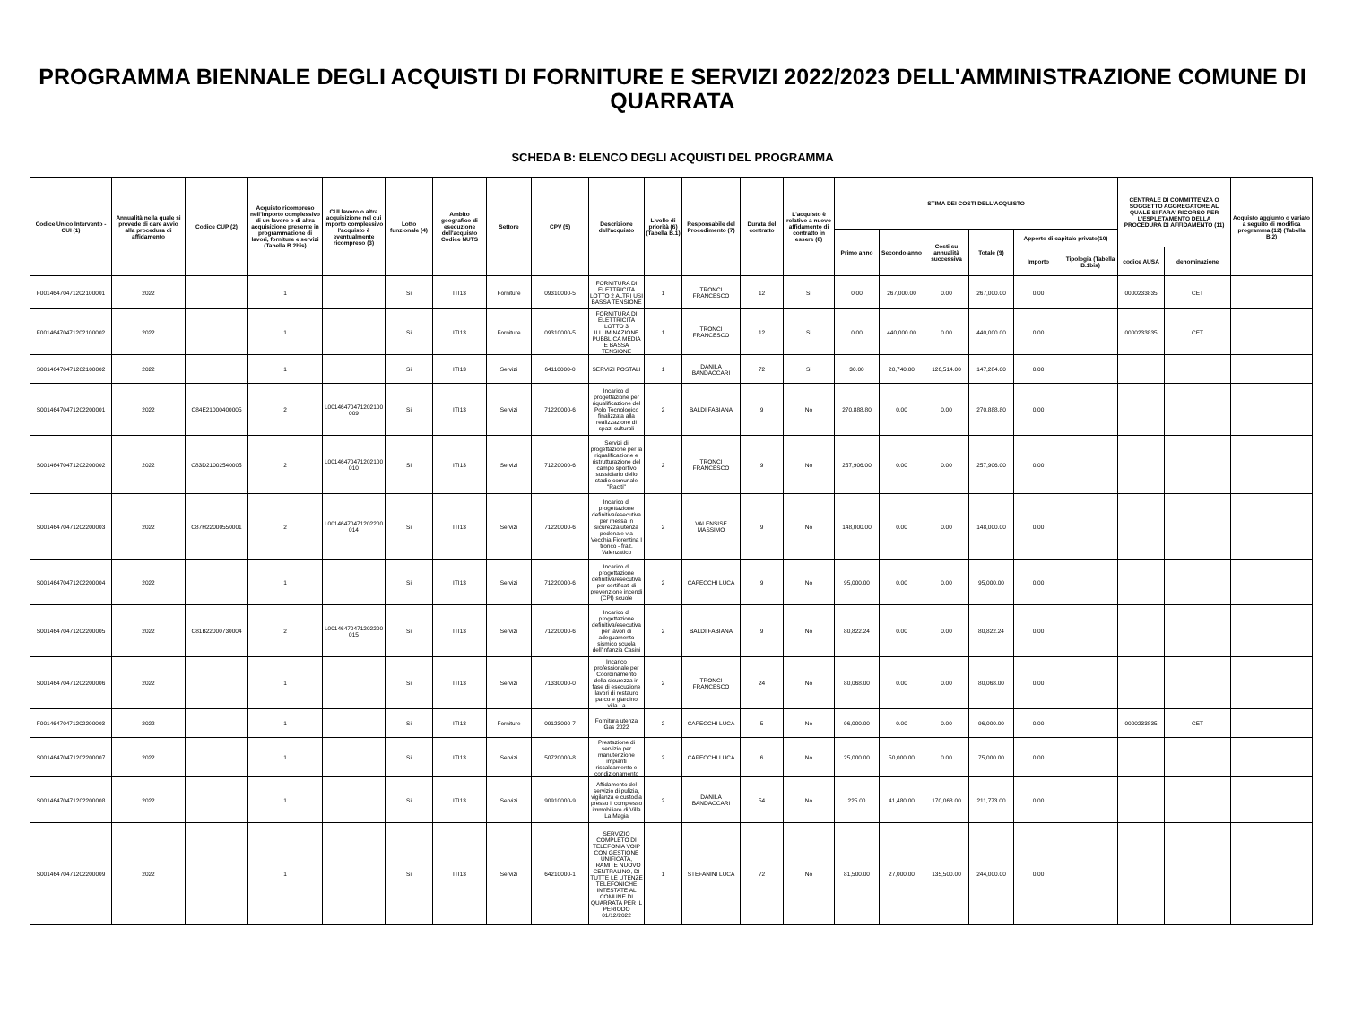PROGRAMMA BIENNALE DEGLI ACQUISTI DI FORNITURE E SERVIZI 2022/2023 DELL'AMMINISTRAZIONE COMUNE DI QUARRATA
SCHEDA B: ELENCO DEGLI ACQUISTI DEL PROGRAMMA
| Codice Unico Intervento - CUI (1) | Annualità nella quale si prevede di dare avvio alla procedura di affidamento | Codice CUP (2) | Acquisto ricompreso nell'importo complessivo di un lavoro o di altra acquisizione presente in programmazione di lavori, forniture e servizi (Tabella B.2bis) | CUI lavoro o altra acquisizione nel cui importo complessivo l'acquisto è eventualmente ricompreso (3) | Lotto funzionale (4) | Ambito geografico di esecuzione dell'acquisto Codice NUTS | Settore | CPV (5) | Descrizione dell'acquisto | Livello di priorità (6) (Tabella B.1) | Responsabile del Procedimento (7) | Durata del contratto | L'acquisto è relativo a nuovo affidamento di contratto in essere (8) | STIMA DEI COSTI DELL'ACQUISTO | | | | | | CENTRALE DI COMMITTENZA O SOGGETTO AGGREGATORE AL QUALE SI FARA' RICORSO PER L'ESPLETAMENTO DELLA PROCEDURA DI AFFIDAMENTO (11) | | Acquisto aggiunto o variato a seguito di modifica programma (12) (Tabella B.2) |
| --- | --- | --- | --- | --- | --- | --- | --- | --- | --- | --- | --- | --- | --- | --- | --- | --- | --- | --- | --- | --- | --- | --- |
| | | | | | | | | | | | | | | Primo anno | Secondo anno | Costi su annualità successiva | Totale (9) | Apporto di capitale privato(10) | | | | |
| | | | | | | | | | | | | | | | | | | Importo | Tipologia (Tabella B.1bis) | codice AUSA | denominazione | |
| F00146470471202100001 | 2022 | | 1 | | Si | ITI13 | Forniture | 09310000-5 | FORNITURA DI ELETTRICITA LOTTO 2 ALTRI USI BASSA TENSIONE | 1 | TRONCI FRANCESCO | 12 | Si | 0.00 | 267,000.00 | 0.00 | 267,000.00 | 0.00 | | 0000233835 | CET | |
| F00146470471202100002 | 2022 | | 1 | | Si | ITI13 | Forniture | 09310000-5 | FORNITURA DI ELETTRICITA LOTTO 3 ILLUMINAZIONE PUBBLICA MEDIA E BASSA TENSIONE | 1 | TRONCI FRANCESCO | 12 | Si | 0.00 | 440,000.00 | 0.00 | 440,000.00 | 0.00 | | 0000233835 | CET | |
| S00146470471202100002 | 2022 | | 1 | | Si | ITI13 | Servizi | 64110000-0 | SERVIZI POSTALI | 1 | DANILA BANDACCARI | 72 | Si | 30.00 | 20,740.00 | 126,514.00 | 147,284.00 | 0.00 | | | | |
| S00146470471202200001 | 2022 | C84E21000400005 | 2 | L00146470471202100009 | Si | ITI13 | Servizi | 71220000-6 | Incarico di progettazione per riqualificazione del Polo Tecnologico finalizzata alla realizzazione di spazi culturali | 2 | BALDI FABIANA | 9 | No | 270,888.80 | 0.00 | 0.00 | 270,888.80 | 0.00 | | | | |
| S00146470471202200002 | 2022 | C83D21002540005 | 2 | L00146470471202100010 | Si | ITI13 | Servizi | 71220000-6 | Servizi di progettazione per la riqualificazione e ristrutturazione del campo sportivo sussidiario dello stadio comunale "Raciti" | 2 | TRONCI FRANCESCO | 9 | No | 257,906.00 | 0.00 | 0.00 | 257,906.00 | 0.00 | | | | |
| S00146470471202200003 | 2022 | C87H22000550001 | 2 | L00146470471202200014 | Si | ITI13 | Servizi | 71220000-6 | Incarico di progettazione definitiva/esecutiva per messa in sicurezza utenza pedonale via Vecchia Fiorentina I tronco - fraz. Valenzatico | 2 | VALENSISE MASSIMO | 9 | No | 148,000.00 | 0.00 | 0.00 | 148,000.00 | 0.00 | | | | |
| S00146470471202200004 | 2022 | | 1 | | Si | ITI13 | Servizi | 71220000-6 | Incarico di progettazione definitiva/esecutiva per certificati di prevenzione incendi (CPI) scuole | 2 | CAPECCHI LUCA | 9 | No | 95,000.00 | 0.00 | 0.00 | 95,000.00 | 0.00 | | | | |
| S00146470471202200005 | 2022 | C81B22000730004 | 2 | L00146470471202200015 | Si | ITI13 | Servizi | 71220000-6 | Incarico di progettazione definitiva/esecutiva per lavori di adeguamento sismico scuola dell'infanzia Casini | 2 | BALDI FABIANA | 9 | No | 80,822.24 | 0.00 | 0.00 | 80,822.24 | 0.00 | | | | |
| S00146470471202200006 | 2022 | | 1 | | Si | ITI13 | Servizi | 71330000-0 | Incarico professionale per Coordinamento della sicurezza in fase di esecuzione lavori di restauro parco e giardino villa La | 2 | TRONCI FRANCESCO | 24 | No | 80,068.00 | 0.00 | 0.00 | 80,068.00 | 0.00 | | | | |
| F00146470471202200003 | 2022 | | 1 | | Si | ITI13 | Forniture | 09123000-7 | Fornitura utenza Gas 2022 | 2 | CAPECCHI LUCA | 5 | No | 96,000.00 | 0.00 | 0.00 | 96,000.00 | 0.00 | | 0000233835 | CET | |
| S00146470471202200007 | 2022 | | 1 | | Si | ITI13 | Servizi | 50720000-8 | Prestazione di servizio per manutenzione impianti riscaldamento e condizionamento | 2 | CAPECCHI LUCA | 6 | No | 25,000.00 | 50,000.00 | 0.00 | 75,000.00 | 0.00 | | | | |
| S00146470471202200008 | 2022 | | 1 | | Si | ITI13 | Servizi | 90910000-9 | Affidamento del servizio di pulizia, vigilanza e custodia presso il complesso immobiliare di Villa La Magia | 2 | DANILA BANDACCARI | 54 | No | 225.00 | 41,480.00 | 170,068.00 | 211,773.00 | 0.00 | | | | |
| S00146470471202200009 | 2022 | | 1 | | Si | ITI13 | Servizi | 64210000-1 | SERVIZIO COMPLETO DI TELEFONIA VOIP CON GESTIONE UNIFICATA, TRAMITE NUOVO CENTRALINO, DI TUTTE LE UTENZE TELEFONICHE INTESTATE AL COMUNE DI QUARRATA PER IL PERIODO 01/12/2022 | 1 | STEFANINI LUCA | 72 | No | 81,500.00 | 27,000.00 | 135,500.00 | 244,000.00 | 0.00 | | | | |